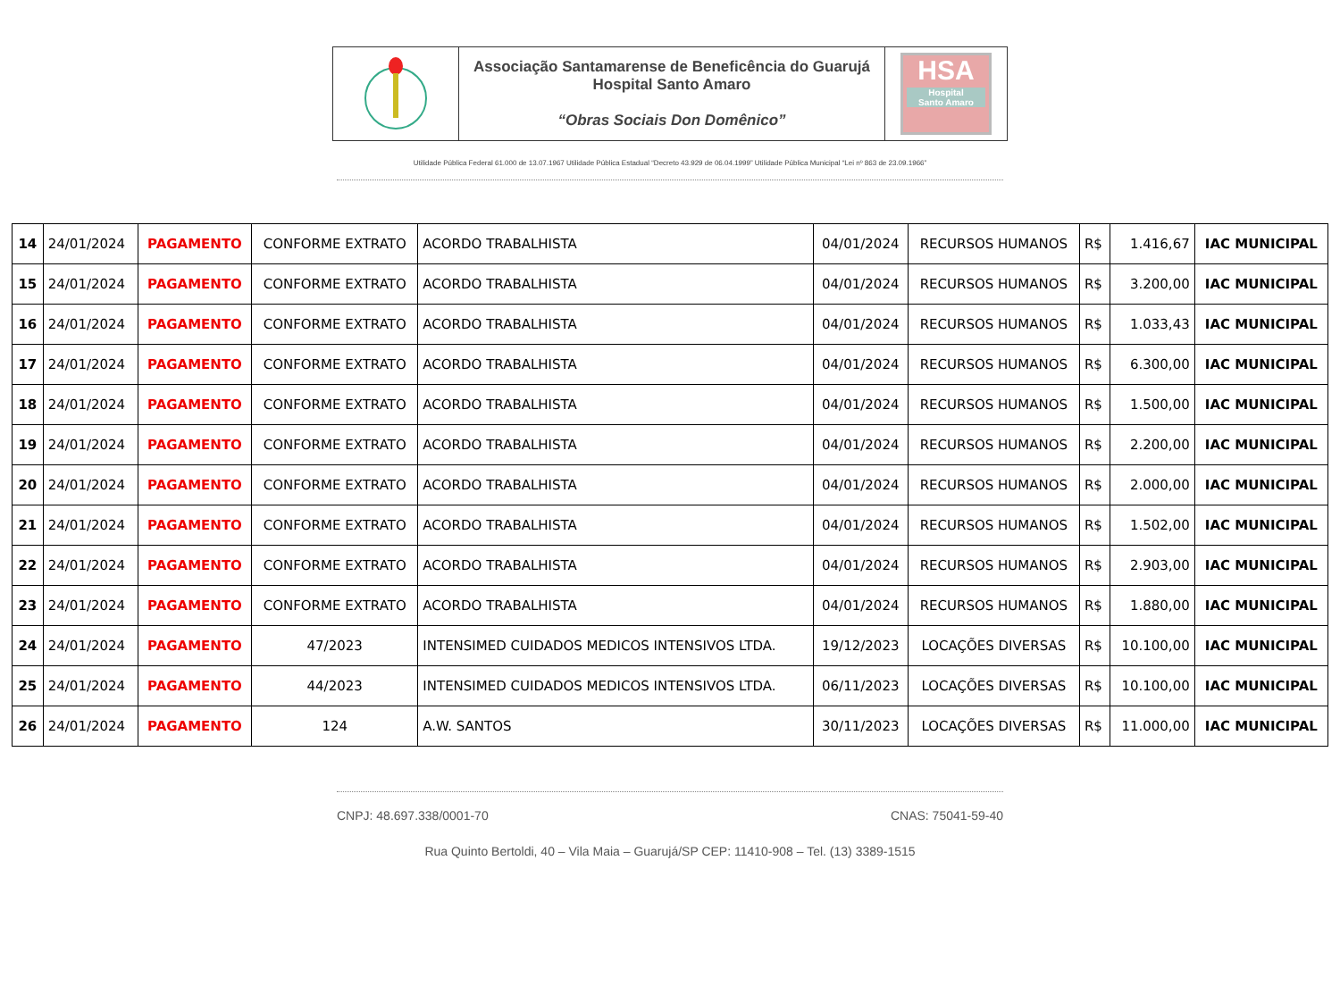Associação Santamarense de Beneficência do Guarujá
Hospital Santo Amaro
“Obras Sociais Don Domênico”
HSA
Hospital
Santo Amaro
Utilidade Pública Federal 61.000 de 13.07.1967 Utilidade Pública Estadual “Decreto 43.929 de 06.04.1999” Utilidade Pública Municipal “Lei nº 863 de 23.09.1966”
| 14 | 24/01/2024 | PAGAMENTO | CONFORME EXTRATO | ACORDO TRABALHISTA | 04/01/2024 | RECURSOS HUMANOS | R$ | 1.416,67 | IAC MUNICIPAL |
| 15 | 24/01/2024 | PAGAMENTO | CONFORME EXTRATO | ACORDO TRABALHISTA | 04/01/2024 | RECURSOS HUMANOS | R$ | 3.200,00 | IAC MUNICIPAL |
| 16 | 24/01/2024 | PAGAMENTO | CONFORME EXTRATO | ACORDO TRABALHISTA | 04/01/2024 | RECURSOS HUMANOS | R$ | 1.033,43 | IAC MUNICIPAL |
| 17 | 24/01/2024 | PAGAMENTO | CONFORME EXTRATO | ACORDO TRABALHISTA | 04/01/2024 | RECURSOS HUMANOS | R$ | 6.300,00 | IAC MUNICIPAL |
| 18 | 24/01/2024 | PAGAMENTO | CONFORME EXTRATO | ACORDO TRABALHISTA | 04/01/2024 | RECURSOS HUMANOS | R$ | 1.500,00 | IAC MUNICIPAL |
| 19 | 24/01/2024 | PAGAMENTO | CONFORME EXTRATO | ACORDO TRABALHISTA | 04/01/2024 | RECURSOS HUMANOS | R$ | 2.200,00 | IAC MUNICIPAL |
| 20 | 24/01/2024 | PAGAMENTO | CONFORME EXTRATO | ACORDO TRABALHISTA | 04/01/2024 | RECURSOS HUMANOS | R$ | 2.000,00 | IAC MUNICIPAL |
| 21 | 24/01/2024 | PAGAMENTO | CONFORME EXTRATO | ACORDO TRABALHISTA | 04/01/2024 | RECURSOS HUMANOS | R$ | 1.502,00 | IAC MUNICIPAL |
| 22 | 24/01/2024 | PAGAMENTO | CONFORME EXTRATO | ACORDO TRABALHISTA | 04/01/2024 | RECURSOS HUMANOS | R$ | 2.903,00 | IAC MUNICIPAL |
| 23 | 24/01/2024 | PAGAMENTO | CONFORME EXTRATO | ACORDO TRABALHISTA | 04/01/2024 | RECURSOS HUMANOS | R$ | 1.880,00 | IAC MUNICIPAL |
| 24 | 24/01/2024 | PAGAMENTO | 47/2023 | INTENSIMED CUIDADOS MEDICOS INTENSIVOS LTDA. | 19/12/2023 | LOCAÇÕES DIVERSAS | R$ | 10.100,00 | IAC MUNICIPAL |
| 25 | 24/01/2024 | PAGAMENTO | 44/2023 | INTENSIMED CUIDADOS MEDICOS INTENSIVOS LTDA. | 06/11/2023 | LOCAÇÕES DIVERSAS | R$ | 10.100,00 | IAC MUNICIPAL |
| 26 | 24/01/2024 | PAGAMENTO | 124 | A.W. SANTOS | 30/11/2023 | LOCAÇÕES DIVERSAS | R$ | 11.000,00 | IAC MUNICIPAL |
CNPJ: 48.697.338/0001-70 CNAS: 75041-59-40
Rua Quinto Bertoldi, 40 – Vila Maia – Guarujá/SP CEP: 11410-908 – Tel. (13) 3389-1515